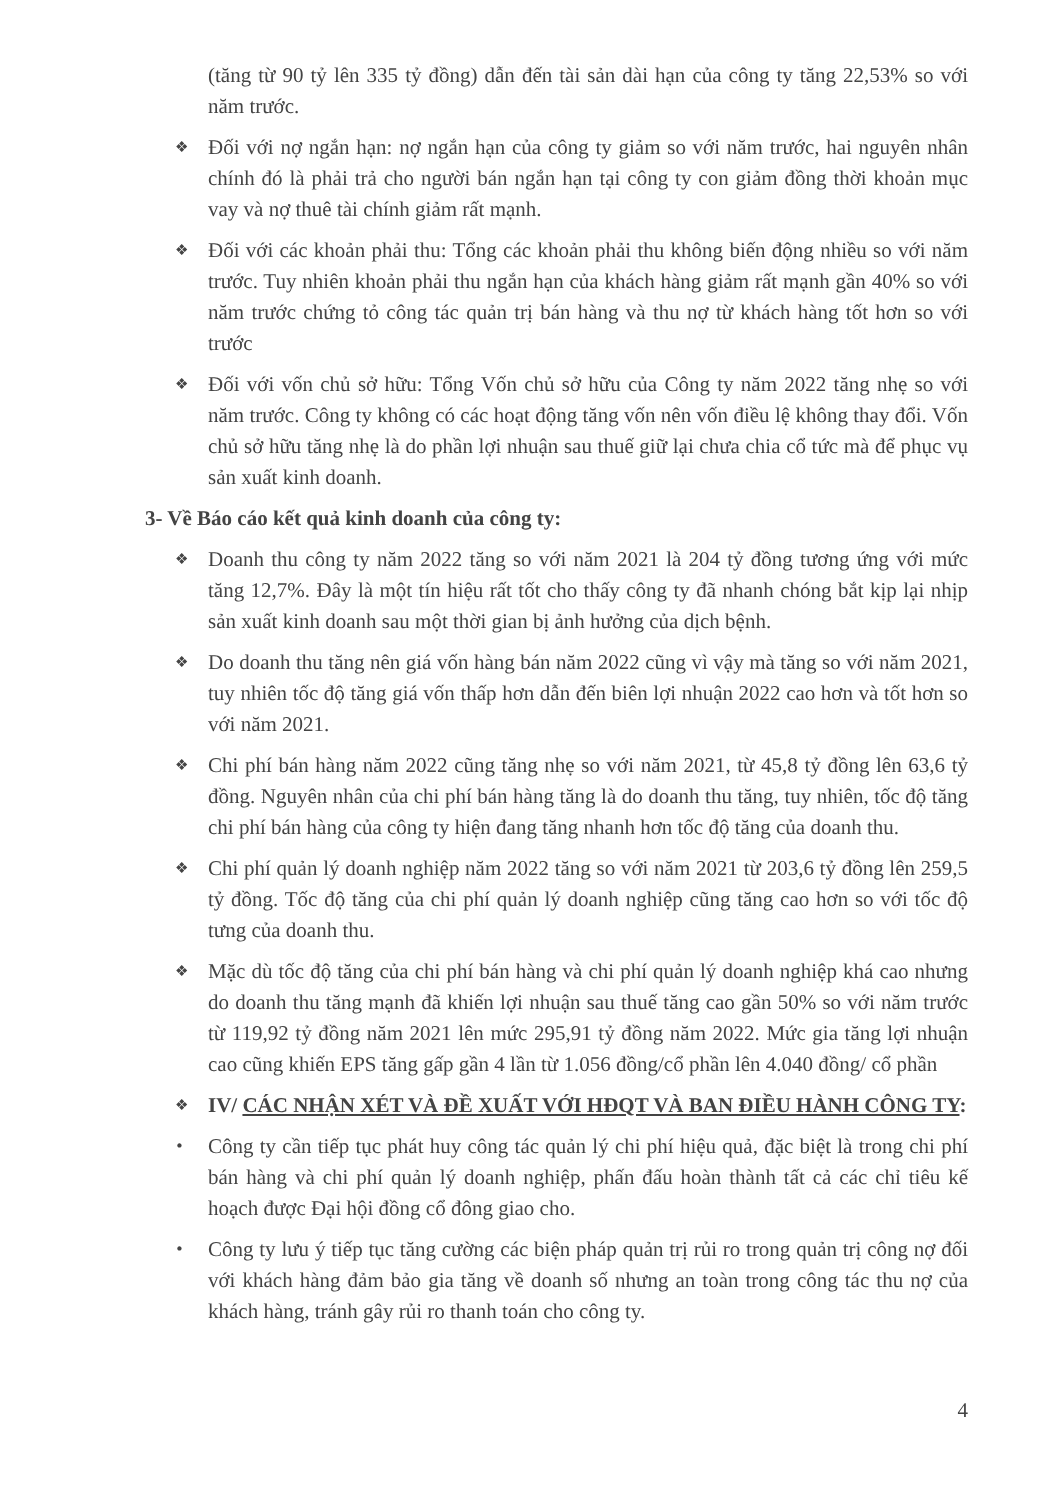(tăng từ 90 tỷ lên 335 tỷ đồng) dẫn đến tài sản dài hạn của công ty tăng 22,53% so với năm trước.
❖ Đối với nợ ngắn hạn: nợ ngắn hạn của công ty giảm so với năm trước, hai nguyên nhân chính đó là phải trả cho người bán ngắn hạn tại công ty con giảm đồng thời khoản mục vay và nợ thuê tài chính giảm rất mạnh.
❖ Đối với các khoản phải thu: Tổng các khoản phải thu không biến động nhiều so với năm trước. Tuy nhiên khoản phải thu ngắn hạn của khách hàng giảm rất mạnh gần 40% so với năm trước chứng tỏ công tác quản trị bán hàng và thu nợ từ khách hàng tốt hơn so với trước
❖ Đối với vốn chủ sở hữu: Tổng Vốn chủ sở hữu của Công ty năm 2022 tăng nhẹ so với năm trước. Công ty không có các hoạt động tăng vốn nên vốn điều lệ không thay đổi. Vốn chủ sở hữu tăng nhẹ là do phần lợi nhuận sau thuế giữ lại chưa chia cổ tức mà để phục vụ sản xuất kinh doanh.
3- Về Báo cáo kết quả kinh doanh của công ty:
❖ Doanh thu công ty năm 2022 tăng so với năm 2021 là 204 tỷ đồng tương ứng với mức tăng 12,7%. Đây là một tín hiệu rất tốt cho thấy công ty đã nhanh chóng bắt kịp lại nhịp sản xuất kinh doanh sau một thời gian bị ảnh hưởng của dịch bệnh.
❖ Do doanh thu tăng nên giá vốn hàng bán năm 2022 cũng vì vậy mà tăng so với năm 2021, tuy nhiên tốc độ tăng giá vốn thấp hơn dẫn đến biên lợi nhuận 2022 cao hơn và tốt hơn so với năm 2021.
❖ Chi phí bán hàng năm 2022 cũng tăng nhẹ so với năm 2021, từ 45,8 tỷ đồng lên 63,6 tỷ đồng. Nguyên nhân của chi phí bán hàng tăng là do doanh thu tăng, tuy nhiên, tốc độ tăng chi phí bán hàng của công ty hiện đang tăng nhanh hơn tốc độ tăng của doanh thu.
❖ Chi phí quản lý doanh nghiệp năm 2022 tăng so với năm 2021 từ 203,6 tỷ đồng lên 259,5 tỷ đồng. Tốc độ tăng của chi phí quản lý doanh nghiệp cũng tăng cao hơn so với tốc độ tưng của doanh thu.
❖ Mặc dù tốc độ tăng của chi phí bán hàng và chi phí quản lý doanh nghiệp khá cao nhưng do doanh thu tăng mạnh đã khiến lợi nhuận sau thuế tăng cao gần 50% so với năm trước từ 119,92 tỷ đồng năm 2021 lên mức 295,91 tỷ đồng năm 2022. Mức gia tăng lợi nhuận cao cũng khiến EPS tăng gấp gần 4 lần từ 1.056 đồng/cổ phần lên 4.040 đồng/ cổ phần
❖ IV/ CÁC NHẬN XÉT VÀ ĐỀ XUẤT VỚI HĐQT VÀ BAN ĐIỀU HÀNH CÔNG TY:
• Công ty cần tiếp tục phát huy công tác quản lý chi phí hiệu quả, đặc biệt là trong chi phí bán hàng và chi phí quản lý doanh nghiệp, phấn đấu hoàn thành tất cả các chỉ tiêu kế hoạch được Đại hội đồng cổ đông giao cho.
• Công ty lưu ý tiếp tục tăng cường các biện pháp quản trị rủi ro trong quản trị công nợ đối với khách hàng đảm bảo gia tăng về doanh số nhưng an toàn trong công tác thu nợ của khách hàng, tránh gây rủi ro thanh toán cho công ty.
4